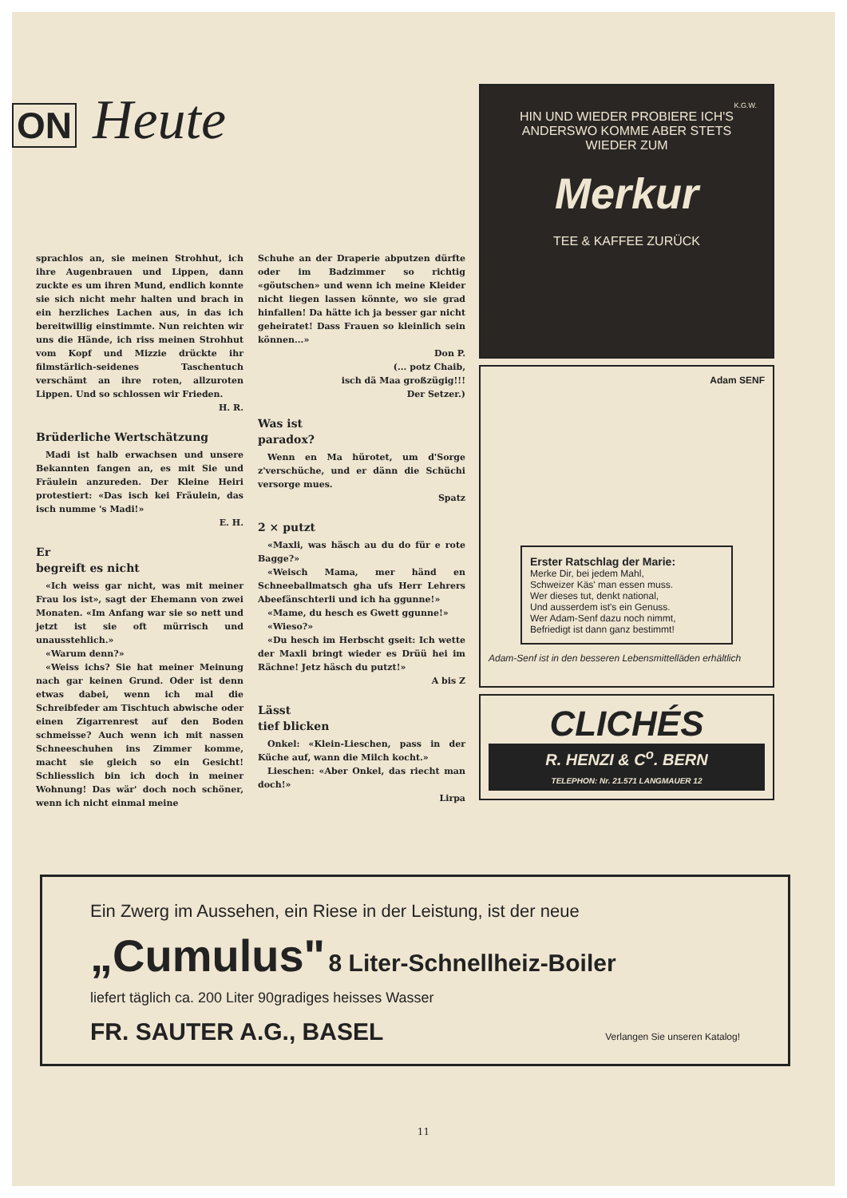ON Heute
sprachlos an, sie meinen Strohhut, ich ihre Augenbrauen und Lippen, dann zuckte es um ihren Mund, endlich konnte sie sich nicht mehr halten und brach in ein herzliches Lachen aus, in das ich bereitwillig einstimmte. Nun reichten wir uns die Hände, ich riss meinen Strohhut vom Kopf und Mizzie drückte ihr filmstärlich-seidenes Taschentuch verschämt an ihre roten, allzuroten Lippen. Und so schlossen wir Frieden.
H. R.
Brüderliche Wertschätzung
Madi ist halb erwachsen und unsere Bekannten fangen an, es mit Sie und Fräulein anzureden. Der Kleine Heiri protestiert: «Das isch kei Fräulein, das isch numme 's Madi!»
E. H.
Er
begreift es nicht
«Ich weiss gar nicht, was mit meiner Frau los ist», sagt der Ehemann von zwei Monaten. «Im Anfang war sie so nett und jetzt ist sie oft mürrisch und unausstehlich.»
«Warum denn?»
«Weiss ichs? Sie hat meiner Meinung nach gar keinen Grund. Oder ist denn etwas dabei, wenn ich mal die Schreibfeder am Tischtuch abwische oder einen Zigarrenrest auf den Boden schmeisse? Auch wenn ich mit nassen Schneeschuhen ins Zimmer komme, macht sie gleich so ein Gesicht! Schliesslich bin ich doch in meiner Wohnung! Das wär' doch noch schöner, wenn ich nicht einmal meine
Schuhe an der Draperie abputzen dürfte oder im Badzimmer so richtig «göutschen» und wenn ich meine Kleider nicht liegen lassen könnte, wo sie grad hinfallen! Da hätte ich ja besser gar nicht geheiratet! Dass Frauen so kleinlich sein können...»
Don P.
(... potz Chaib,
isch dä Maa großzügig!!!
Der Setzer.)
Was ist
paradox?
Wenn en Ma hürotet, um d'Sorge z'verschüche, und er dänn die Schüchi versorge mues.
Spatz
2 × putzt
«Maxli, was häsch au du do für e rote Bagge?»
«Weisch Mama, mer händ en Schneeballmatsch gha ufs Herr Lehrers Abeefänschterli und ich ha ggunne!»
«Mame, du hesch es Gwett ggunne!»
«Wieso?»
«Du hesch im Herbscht gseit: Ich wette der Maxli bringt wieder es Drüü hei im Rächne! Jetz häsch du putzt!»
A bis Z
Lässt
tief blicken
Onkel: «Klein-Lieschen, pass in der Küche auf, wann die Milch kocht.»
Lieschen: «Aber Onkel, das riecht man doch!»
Lirpa
K.G.W.
HIN UND WIEDER PROBIERE ICH'S ANDERSWO KOMME ABER STETS WIEDER ZUM
Merkur
TEE & KAFFEE ZURÜCK
Adam SENF
Erster Ratschlag der Marie:
Merke Dir, bei jedem Mahl,
Schweizer Käs' man essen muss.
Wer dieses tut, denkt national,
Und ausserdem ist's ein Genuss.
Wer Adam-Senf dazu noch nimmt,
Befriedigt ist dann ganz bestimmt!
Adam-Senf ist in den besseren Lebensmittelläden erhältlich
CLICHÉS
R. HENZI & C<sup>o</sup>. BERN
TELEPHON: Nr. 21.571 LANGMAUER 12
Ein Zwerg im Aussehen, ein Riese in der Leistung, ist der neue
„Cumulus" 8 Liter-Schnellheiz-Boiler
liefert täglich ca. 200 Liter 90gradiges heisses Wasser
FR. SAUTER A.G., BASEL Verlangen Sie unseren Katalog!
11